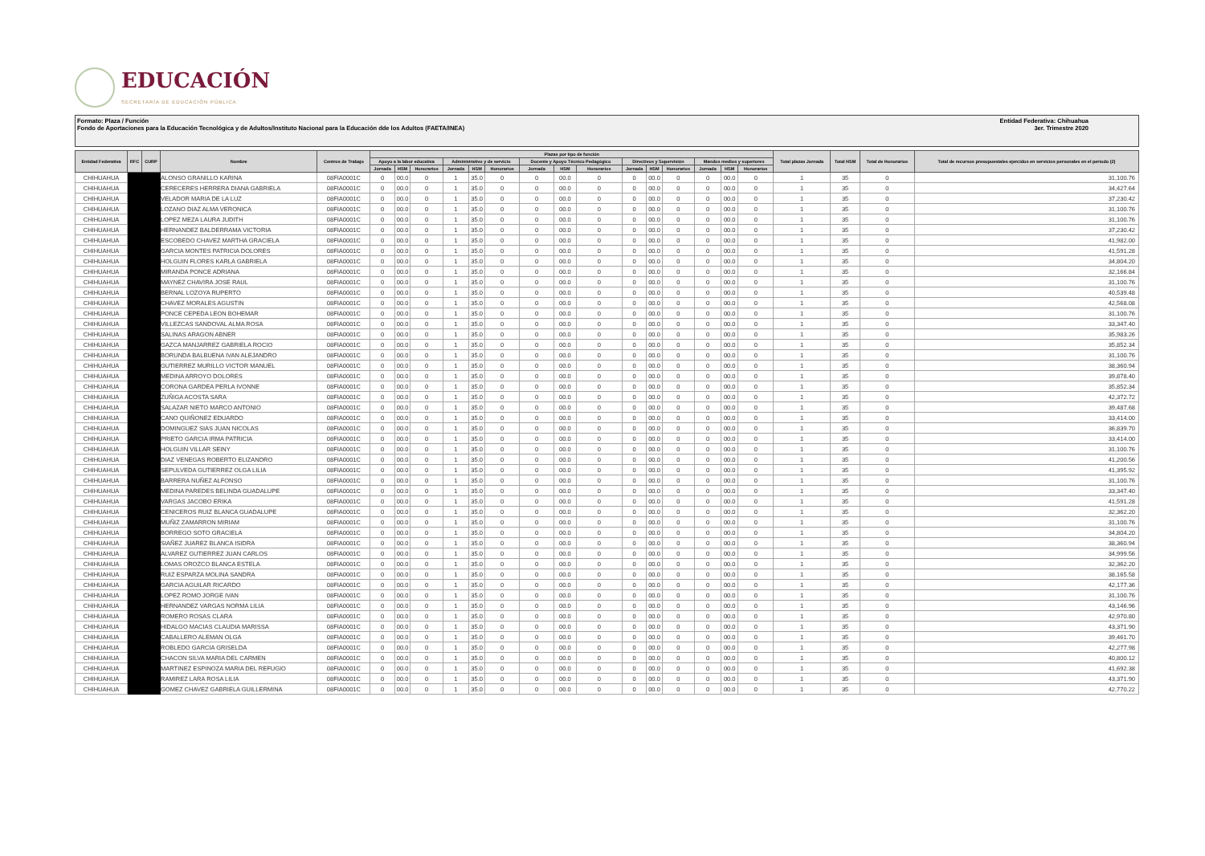EDUCACIÓN
SECRETARÍA DE EDUCACIÓN PÚBLICA
Formato: Plaza / Función
Fondo de Aportaciones para la Educación Tecnológica y de Adultos/Instituto Nacional para la Educación dde los Adultos (FAETA/INEA)
Entidad Federativa: Chihuahua
3er. Trimestre 2020
| Entidad Federativa | RFC | CURP | Nombre | Centros de Trabajo | Plazas por tipo de función | | | | | | | | | | | | | | | Total plazas Jornada | Total HSM | Total de Honorarios | Total de recursos presupuestales ejercidos en servicios personales en el periodo (2) |
| --- | --- | --- | --- | --- | --- | --- | --- | --- | --- | --- | --- | --- | --- | --- | --- | --- | --- | --- | --- | --- | --- | --- | --- |
| | | | | | Apoyo a la labor educativa | | | Administrativo y de servicio | | | Docente y Apoyo Técnico Pedagógico | | | Directivos y Supervisión | | | Mandos medios y superiores | | | | | | |
| | | | | | Jornada | HSM | Honorarios | Jornada | HSM | Honorarios | Jornada | HSM | Honorarios | Jornada | HSM | Honorarios | Jornada | HSM | Honorarios | | | | |
| CHIHUAHUA | | | ALONSO GRANILLO KARINA | 08FIA0001C | 0 | 00.0 | 0 | 1 | 35.0 | 0 | 0 | 00.0 | 0 | 0 | 00.0 | 0 | 0 | 00.0 | 0 | 1 | 35 | 0 | 31,100.76 |
| CHIHUAHUA | | | CERECERES HERRERA DIANA GABRIELA | 08FIA0001C | 0 | 00.0 | 0 | 1 | 35.0 | 0 | 0 | 00.0 | 0 | 0 | 00.0 | 0 | 0 | 00.0 | 0 | 1 | 35 | 0 | 34,427.64 |
| CHIHUAHUA | | | VELADOR MARIA DE LA LUZ | 08FIA0001C | 0 | 00.0 | 0 | 1 | 35.0 | 0 | 0 | 00.0 | 0 | 0 | 00.0 | 0 | 0 | 00.0 | 0 | 1 | 35 | 0 | 37,230.42 |
| CHIHUAHUA | | | LOZANO DIAZ ALMA VERONICA | 08FIA0001C | 0 | 00.0 | 0 | 1 | 35.0 | 0 | 0 | 00.0 | 0 | 0 | 00.0 | 0 | 0 | 00.0 | 0 | 1 | 35 | 0 | 31,100.76 |
| CHIHUAHUA | | | LOPEZ MEZA LAURA JUDITH | 08FIA0001C | 0 | 00.0 | 0 | 1 | 35.0 | 0 | 0 | 00.0 | 0 | 0 | 00.0 | 0 | 0 | 00.0 | 0 | 1 | 35 | 0 | 31,100.76 |
| CHIHUAHUA | | | HERNANDEZ BALDERRAMA VICTORIA | 08FIA0001C | 0 | 00.0 | 0 | 1 | 35.0 | 0 | 0 | 00.0 | 0 | 0 | 00.0 | 0 | 0 | 00.0 | 0 | 1 | 35 | 0 | 37,230.42 |
| CHIHUAHUA | | | ESCOBEDO CHAVEZ MARTHA GRACIELA | 08FIA0001C | 0 | 00.0 | 0 | 1 | 35.0 | 0 | 0 | 00.0 | 0 | 0 | 00.0 | 0 | 0 | 00.0 | 0 | 1 | 35 | 0 | 41,982.00 |
| CHIHUAHUA | | | GARCIA MONTES PATRICIA DOLORES | 08FIA0001C | 0 | 00.0 | 0 | 1 | 35.0 | 0 | 0 | 00.0 | 0 | 0 | 00.0 | 0 | 0 | 00.0 | 0 | 1 | 35 | 0 | 41,591.28 |
| CHIHUAHUA | | | HOLGUIN FLORES KARLA GABRIELA | 08FIA0001C | 0 | 00.0 | 0 | 1 | 35.0 | 0 | 0 | 00.0 | 0 | 0 | 00.0 | 0 | 0 | 00.0 | 0 | 1 | 35 | 0 | 34,804.20 |
| CHIHUAHUA | | | MIRANDA PONCE ADRIANA | 08FIA0001C | 0 | 00.0 | 0 | 1 | 35.0 | 0 | 0 | 00.0 | 0 | 0 | 00.0 | 0 | 0 | 00.0 | 0 | 1 | 35 | 0 | 32,166.84 |
| CHIHUAHUA | | | MAYNEZ CHAVIRA JOSE RAUL | 08FIA0001C | 0 | 00.0 | 0 | 1 | 35.0 | 0 | 0 | 00.0 | 0 | 0 | 00.0 | 0 | 0 | 00.0 | 0 | 1 | 35 | 0 | 31,100.76 |
| CHIHUAHUA | | | BERNAL LOZOYA RUPERTO | 08FIA0001C | 0 | 00.0 | 0 | 1 | 35.0 | 0 | 0 | 00.0 | 0 | 0 | 00.0 | 0 | 0 | 00.0 | 0 | 1 | 35 | 0 | 40,539.48 |
| CHIHUAHUA | | | CHAVEZ MORALES AGUSTIN | 08FIA0001C | 0 | 00.0 | 0 | 1 | 35.0 | 0 | 0 | 00.0 | 0 | 0 | 00.0 | 0 | 0 | 00.0 | 0 | 1 | 35 | 0 | 42,568.08 |
| CHIHUAHUA | | | PONCE CEPEDA LEON BOHEMAR | 08FIA0001C | 0 | 00.0 | 0 | 1 | 35.0 | 0 | 0 | 00.0 | 0 | 0 | 00.0 | 0 | 0 | 00.0 | 0 | 1 | 35 | 0 | 31,100.76 |
| CHIHUAHUA | | | VILLEZCAS SANDOVAL ALMA ROSA | 08FIA0001C | 0 | 00.0 | 0 | 1 | 35.0 | 0 | 0 | 00.0 | 0 | 0 | 00.0 | 0 | 0 | 00.0 | 0 | 1 | 35 | 0 | 33,347.40 |
| CHIHUAHUA | | | SALINAS ARAGON ABNER | 08FIA0001C | 0 | 00.0 | 0 | 1 | 35.0 | 0 | 0 | 00.0 | 0 | 0 | 00.0 | 0 | 0 | 00.0 | 0 | 1 | 35 | 0 | 35,983.26 |
| CHIHUAHUA | | | GAZCA MANJARREZ GABRIELA ROCIO | 08FIA0001C | 0 | 00.0 | 0 | 1 | 35.0 | 0 | 0 | 00.0 | 0 | 0 | 00.0 | 0 | 0 | 00.0 | 0 | 1 | 35 | 0 | 35,852.34 |
| CHIHUAHUA | | | BORUNDA BALBUENA IVAN ALEJANDRO | 08FIA0001C | 0 | 00.0 | 0 | 1 | 35.0 | 0 | 0 | 00.0 | 0 | 0 | 00.0 | 0 | 0 | 00.0 | 0 | 1 | 35 | 0 | 31,100.76 |
| CHIHUAHUA | | | GUTIERREZ MURILLO VICTOR MANUEL | 08FIA0001C | 0 | 00.0 | 0 | 1 | 35.0 | 0 | 0 | 00.0 | 0 | 0 | 00.0 | 0 | 0 | 00.0 | 0 | 1 | 35 | 0 | 38,360.94 |
| CHIHUAHUA | | | MEDINA ARROYO DOLORES | 08FIA0001C | 0 | 00.0 | 0 | 1 | 35.0 | 0 | 0 | 00.0 | 0 | 0 | 00.0 | 0 | 0 | 00.0 | 0 | 1 | 35 | 0 | 39,878.40 |
| CHIHUAHUA | | | CORONA GARDEA PERLA IVONNE | 08FIA0001C | 0 | 00.0 | 0 | 1 | 35.0 | 0 | 0 | 00.0 | 0 | 0 | 00.0 | 0 | 0 | 00.0 | 0 | 1 | 35 | 0 | 35,852.34 |
| CHIHUAHUA | | | ZUÑIGA ACOSTA SARA | 08FIA0001C | 0 | 00.0 | 0 | 1 | 35.0 | 0 | 0 | 00.0 | 0 | 0 | 00.0 | 0 | 0 | 00.0 | 0 | 1 | 35 | 0 | 42,372.72 |
| CHIHUAHUA | | | SALAZAR NIETO MARCO ANTONIO | 08FIA0001C | 0 | 00.0 | 0 | 1 | 35.0 | 0 | 0 | 00.0 | 0 | 0 | 00.0 | 0 | 0 | 00.0 | 0 | 1 | 35 | 0 | 39,487.68 |
| CHIHUAHUA | | | CANO QUIÑONEZ EDUARDO | 08FIA0001C | 0 | 00.0 | 0 | 1 | 35.0 | 0 | 0 | 00.0 | 0 | 0 | 00.0 | 0 | 0 | 00.0 | 0 | 1 | 35 | 0 | 33,414.00 |
| CHIHUAHUA | | | DOMINGUEZ SIAS JUAN NICOLAS | 08FIA0001C | 0 | 00.0 | 0 | 1 | 35.0 | 0 | 0 | 00.0 | 0 | 0 | 00.0 | 0 | 0 | 00.0 | 0 | 1 | 35 | 0 | 36,839.70 |
| CHIHUAHUA | | | PRIETO GARCIA IRMA PATRICIA | 08FIA0001C | 0 | 00.0 | 0 | 1 | 35.0 | 0 | 0 | 00.0 | 0 | 0 | 00.0 | 0 | 0 | 00.0 | 0 | 1 | 35 | 0 | 33,414.00 |
| CHIHUAHUA | | | HOLGUIN VILLAR SEINY | 08FIA0001C | 0 | 00.0 | 0 | 1 | 35.0 | 0 | 0 | 00.0 | 0 | 0 | 00.0 | 0 | 0 | 00.0 | 0 | 1 | 35 | 0 | 31,100.76 |
| CHIHUAHUA | | | DIAZ VENEGAS ROBERTO ELIZANDRO | 08FIA0001C | 0 | 00.0 | 0 | 1 | 35.0 | 0 | 0 | 00.0 | 0 | 0 | 00.0 | 0 | 0 | 00.0 | 0 | 1 | 35 | 0 | 41,200.56 |
| CHIHUAHUA | | | SEPULVEDA GUTIERREZ OLGA LILIA | 08FIA0001C | 0 | 00.0 | 0 | 1 | 35.0 | 0 | 0 | 00.0 | 0 | 0 | 00.0 | 0 | 0 | 00.0 | 0 | 1 | 35 | 0 | 41,395.92 |
| CHIHUAHUA | | | BARRERA NUÑEZ ALFONSO | 08FIA0001C | 0 | 00.0 | 0 | 1 | 35.0 | 0 | 0 | 00.0 | 0 | 0 | 00.0 | 0 | 0 | 00.0 | 0 | 1 | 35 | 0 | 31,100.76 |
| CHIHUAHUA | | | MEDINA PAREDES BELINDA GUADALUPE | 08FIA0001C | 0 | 00.0 | 0 | 1 | 35.0 | 0 | 0 | 00.0 | 0 | 0 | 00.0 | 0 | 0 | 00.0 | 0 | 1 | 35 | 0 | 33,347.40 |
| CHIHUAHUA | | | VARGAS JACOBO ERIKA | 08FIA0001C | 0 | 00.0 | 0 | 1 | 35.0 | 0 | 0 | 00.0 | 0 | 0 | 00.0 | 0 | 0 | 00.0 | 0 | 1 | 35 | 0 | 41,591.28 |
| CHIHUAHUA | | | CENICEROS RUIZ BLANCA GUADALUPE | 08FIA0001C | 0 | 00.0 | 0 | 1 | 35.0 | 0 | 0 | 00.0 | 0 | 0 | 00.0 | 0 | 0 | 00.0 | 0 | 1 | 35 | 0 | 32,362.20 |
| CHIHUAHUA | | | MUÑIZ ZAMARRON MIRIAM | 08FIA0001C | 0 | 00.0 | 0 | 1 | 35.0 | 0 | 0 | 00.0 | 0 | 0 | 00.0 | 0 | 0 | 00.0 | 0 | 1 | 35 | 0 | 31,100.76 |
| CHIHUAHUA | | | BORREGO SOTO GRACIELA | 08FIA0001C | 0 | 00.0 | 0 | 1 | 35.0 | 0 | 0 | 00.0 | 0 | 0 | 00.0 | 0 | 0 | 00.0 | 0 | 1 | 35 | 0 | 34,804.20 |
| CHIHUAHUA | | | SIAÑEZ JUAREZ BLANCA ISIDRA | 08FIA0001C | 0 | 00.0 | 0 | 1 | 35.0 | 0 | 0 | 00.0 | 0 | 0 | 00.0 | 0 | 0 | 00.0 | 0 | 1 | 35 | 0 | 38,360.94 |
| CHIHUAHUA | | | ALVAREZ GUTIERREZ JUAN CARLOS | 08FIA0001C | 0 | 00.0 | 0 | 1 | 35.0 | 0 | 0 | 00.0 | 0 | 0 | 00.0 | 0 | 0 | 00.0 | 0 | 1 | 35 | 0 | 34,999.56 |
| CHIHUAHUA | | | LOMAS OROZCO BLANCA ESTELA | 08FIA0001C | 0 | 00.0 | 0 | 1 | 35.0 | 0 | 0 | 00.0 | 0 | 0 | 00.0 | 0 | 0 | 00.0 | 0 | 1 | 35 | 0 | 32,362.20 |
| CHIHUAHUA | | | RUIZ ESPARZA MOLINA SANDRA | 08FIA0001C | 0 | 00.0 | 0 | 1 | 35.0 | 0 | 0 | 00.0 | 0 | 0 | 00.0 | 0 | 0 | 00.0 | 0 | 1 | 35 | 0 | 38,165.58 |
| CHIHUAHUA | | | GARCIA AGUILAR RICARDO | 08FIA0001C | 0 | 00.0 | 0 | 1 | 35.0 | 0 | 0 | 00.0 | 0 | 0 | 00.0 | 0 | 0 | 00.0 | 0 | 1 | 35 | 0 | 42,177.36 |
| CHIHUAHUA | | | LOPEZ ROMO JORGE IVAN | 08FIA0001C | 0 | 00.0 | 0 | 1 | 35.0 | 0 | 0 | 00.0 | 0 | 0 | 00.0 | 0 | 0 | 00.0 | 0 | 1 | 35 | 0 | 31,100.76 |
| CHIHUAHUA | | | HERNANDEZ VARGAS NORMA LILIA | 08FIA0001C | 0 | 00.0 | 0 | 1 | 35.0 | 0 | 0 | 00.0 | 0 | 0 | 00.0 | 0 | 0 | 00.0 | 0 | 1 | 35 | 0 | 43,146.96 |
| CHIHUAHUA | | | ROMERO ROSAS CLARA | 08FIA0001C | 0 | 00.0 | 0 | 1 | 35.0 | 0 | 0 | 00.0 | 0 | 0 | 00.0 | 0 | 0 | 00.0 | 0 | 1 | 35 | 0 | 42,970.80 |
| CHIHUAHUA | | | HIDALGO MACIAS CLAUDIA MARISSA | 08FIA0001C | 0 | 00.0 | 0 | 1 | 35.0 | 0 | 0 | 00.0 | 0 | 0 | 00.0 | 0 | 0 | 00.0 | 0 | 1 | 35 | 0 | 43,371.90 |
| CHIHUAHUA | | | CABALLERO ALEMAN OLGA | 08FIA0001C | 0 | 00.0 | 0 | 1 | 35.0 | 0 | 0 | 00.0 | 0 | 0 | 00.0 | 0 | 0 | 00.0 | 0 | 1 | 35 | 0 | 39,461.70 |
| CHIHUAHUA | | | ROBLEDO GARCIA GRISELDA | 08FIA0001C | 0 | 00.0 | 0 | 1 | 35.0 | 0 | 0 | 00.0 | 0 | 0 | 00.0 | 0 | 0 | 00.0 | 0 | 1 | 35 | 0 | 42,277.98 |
| CHIHUAHUA | | | CHACON SILVA MARIA DEL CARMEN | 08FIA0001C | 0 | 00.0 | 0 | 1 | 35.0 | 0 | 0 | 00.0 | 0 | 0 | 00.0 | 0 | 0 | 00.0 | 0 | 1 | 35 | 0 | 40,800.12 |
| CHIHUAHUA | | | MARTINEZ ESPINOZA MARIA DEL REFUGIO | 08FIA0001C | 0 | 00.0 | 0 | 1 | 35.0 | 0 | 0 | 00.0 | 0 | 0 | 00.0 | 0 | 0 | 00.0 | 0 | 1 | 35 | 0 | 41,692.38 |
| CHIHUAHUA | | | RAMIREZ LARA ROSA LILIA | 08FIA0001C | 0 | 00.0 | 0 | 1 | 35.0 | 0 | 0 | 00.0 | 0 | 0 | 00.0 | 0 | 0 | 00.0 | 0 | 1 | 35 | 0 | 43,371.90 |
| CHIHUAHUA | | | GOMEZ CHAVEZ GABRIELA GUILLERMINA | 08FIA0001C | 0 | 00.0 | 0 | 1 | 35.0 | 0 | 0 | 00.0 | 0 | 0 | 00.0 | 0 | 0 | 00.0 | 0 | 1 | 35 | 0 | 42,770.22 |